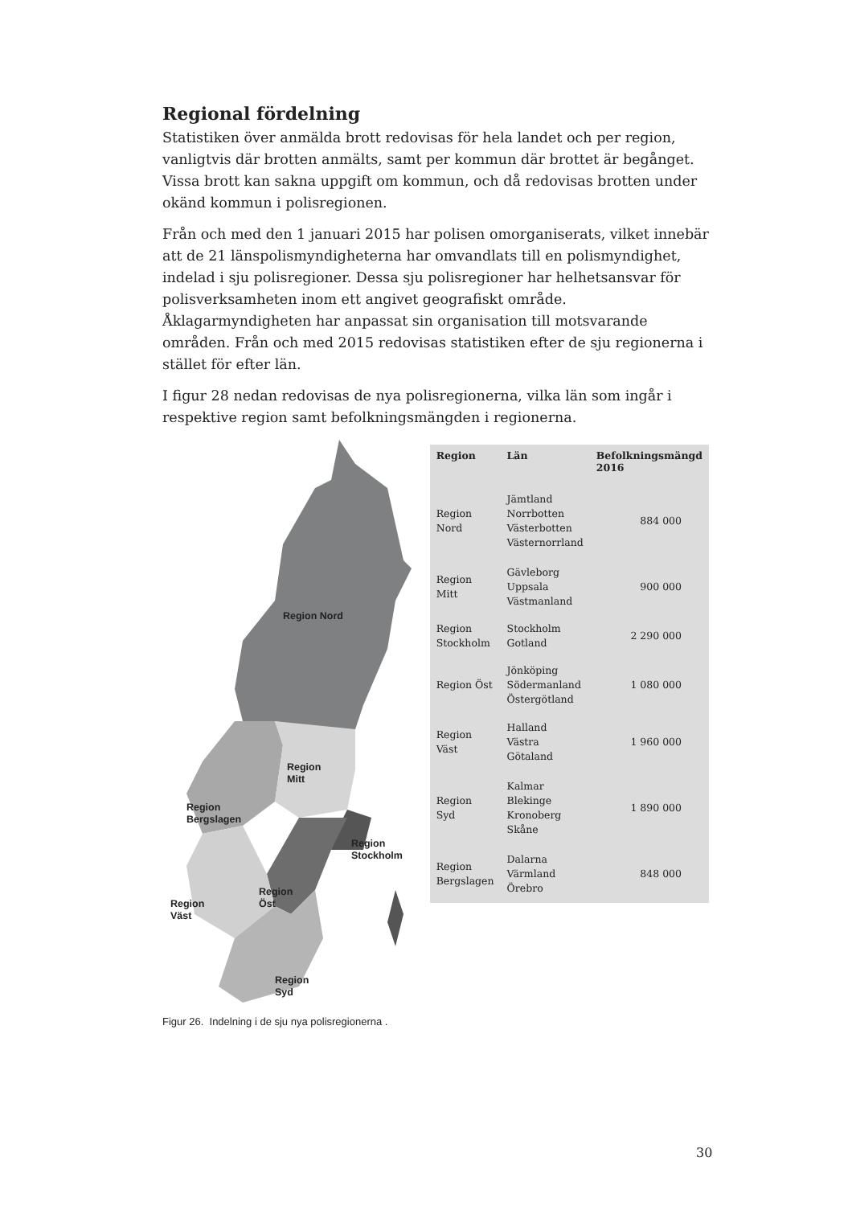Regional fördelning
Statistiken över anmälda brott redovisas för hela landet och per region, vanligtvis där brotten anmälts, samt per kommun där brottet är begånget. Vissa brott kan sakna uppgift om kommun, och då redovisas brotten under okänd kommun i polisregionen.
Från och med den 1 januari 2015 har polisen omorganiserats, vilket innebär att de 21 länspolismyndigheterna har omvandlats till en polismyndighet, indelad i sju polisregioner. Dessa sju polisregioner har helhetsansvar för polisverksamheten inom ett angivet geografiskt område. Åklagarmyndigheten har anpassat sin organisation till motsvarande områden. Från och med 2015 redovisas statistiken efter de sju regionerna i stället för efter län.
I figur 28 nedan redovisas de nya polisregionerna, vilka län som ingår i respektive region samt befolkningsmängden i regionerna.
Region Nord
Region
Mitt
Region
Bergslagen
Region
Stockholm
Region
Öst Region
Väst
Region
Syd
| Region | Län | Befolkningsmängd 2016 |
| --- | --- | --- |
| Region Nord | Jämtland Norrbotten Västerbotten Västernorrland | 884 000 |
| Region Mitt | Gävleborg Uppsala Västmanland | 900 000 |
| Region Stockholm | Stockholm Gotland | 2 290 000 |
| Region Öst | Jönköping Södermanland Östergötland | 1 080 000 |
| Region Väst | Halland Västra Götaland | 1 960 000 |
| Region Syd | Kalmar Blekinge Kronoberg Skåne | 1 890 000 |
| Region Bergslagen | Dalarna Värmland Örebro | 848 000 |
Figur 26. Indelning i de sju nya polisregionerna .
30